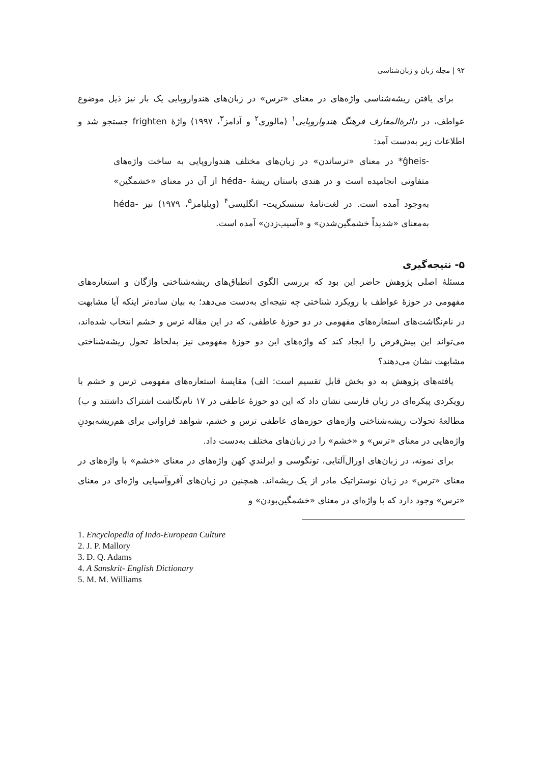۹۲ | مجله زبان و زبان‌شناسی
برای یافتن ریشه‌شناسی واژه‌های در معنای «ترس» در زبان‌های هندواروپایی یک بار نیز ذیل موضوع عواطف، در دائرةالمعارف فرهنگ هندواروپایی<sup>۱</sup> (مالوری<sup>۲</sup> و آدامز<sup>۳</sup>، ۱۹۹۷) واژهٔ frighten جستجو شد و اطلاعات زیر به‌دست آمد:
-ĝheis* در معنای «ترساندن» در زبان‌های مختلف هندواروپایی به ساخت واژه‌های متفاوتی انجامیده است و در هندی باستان ریشهٔ -héda از آن در معنای «خشمگین» به‌وجود آمده است. در لغت‌نامهٔ سنسکریت- انگلیسی<sup>۴</sup> (ویلیامز<sup>۵</sup>، ۱۹۷۹) نیز -héda به‌معنای «شدیداً خشمگین‌شدن» و «آسیب‌زدن» آمده است.
۵- نتیجه‌گیری
مسئلهٔ اصلی پژوهش حاضر این بود که بررسی الگوی انطباق‌های ریشه‌شناختی واژگان و استعاره‌های مفهومی در حوزهٔ عواطف با رویکرد شناختی چه نتیجه‌ای به‌دست می‌دهد؛ به بیان ساده‌تر اینکه آیا مشابهت در نام‌نگاشت‌های استعاره‌های مفهومی در دو حوزهٔ عاطفی، که در این مقاله ترس و خشم انتخاب شده‌اند، می‌تواند این پیش‌فرض را ایجاد کند که واژه‌های این دو حوزهٔ مفهومی نیز به‌لحاظ تحول ریشه‌شناختی مشابهت نشان می‌دهند؟
یافته‌های پژوهش به دو بخش قابل تقسیم است: الف) مقایسهٔ استعاره‌های مفهومی ترس و خشم با رویکردی پیکره‌ای در زبان فارسی نشان داد که این دو حوزهٔ عاطفی در ۱۷ نام‌نگاشت اشتراک داشتند و ب) مطالعهٔ تحولات ریشه‌شناختی واژه‌های حوزه‌های عاطفی ترس و خشم، شواهد فراوانی برای هم‌ریشه‌بودنِ واژه‌هایی در معنای «ترس» و «خشم» را در زبان‌های مختلف به‌دست داد.
برای نمونه، در زبان‌های اورال‌آلتایی، تونگوسی و ایرلندیِ کهن واژه‌های در معنای «خشم» با واژه‌های در معنای «ترس» در زبان نوستراتیک مادر از یک ریشه‌اند. همچنین در زبان‌های آفروآسیایی واژه‌ای در معنای «ترس» وجود دارد که با واژه‌ای در معنای «خشمگین‌بودن» و
1. Encyclopedia of Indo-European Culture
2. J. P. Mallory
3. D. Q. Adams
4. A Sanskrit- English Dictionary
5. M. M. Williams